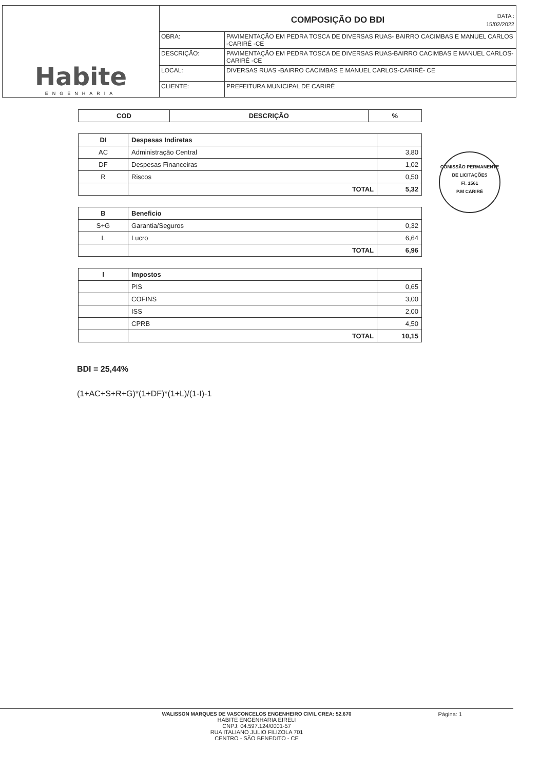Habite
ENGENHARIA
COMPOSIÇÃO DO BDI DATA :
15/02/2022
| OBRA: | PAVIMENTAÇÃO EM PEDRA TOSCA DE DIVERSAS RUAS- BAIRRO CACIMBAS E MANUEL CARLOS -CARIRÉ -CE |
| DESCRIÇÃO: | PAVIMENTAÇÃO EM PEDRA TOSCA DE DIVERSAS RUAS-BAIRRO CACIMBAS E MANUEL CARLOS- CARIRÉ -CE |
| LOCAL: | DIVERSAS RUAS -BAIRRO CACIMBAS E MANUEL CARLOS-CARIRÉ- CE |
| CLIENTE: | PREFEITURA MUNICIPAL DE CARIRÉ |
| COD | DESCRIÇÃO | % |
| --- | --- | --- |
| DI | Despesas Indiretas | |
| AC | Administração Central | 3,80 |
| DF | Despesas Financeiras | 1,02 |
| R | Riscos | 0,50 |
| | TOTAL | 5,32 |
| B | Beneficio | |
| S+G | Garantia/Seguros | 0,32 |
| L | Lucro | 6,64 |
| | TOTAL | 6,96 |
| I | Impostos | |
| | PIS | 0,65 |
| | COFINS | 3,00 |
| | ISS | 2,00 |
| | CPRB | 4,50 |
| | TOTAL | 10,15 |
COMISSÃO PERMANENTE DE LICITAÇÕES
Fl. 1561
P.M CARIRÉ
BDI = 25,44%
(1+AC+S+R+G)*(1+DF)*(1+L)/(1-I)-1
WALISSON MARQUES DE VASCONCELOS ENGENHEIRO CIVIL CREA: 52.670
HABITE ENGENHARIA EIRELI
CNPJ: 04.597.124/0001-57
RUA ITALIANO JULIO FILIZOLA 701
CENTRO - SÃO BENEDITO - CE
Página: 1